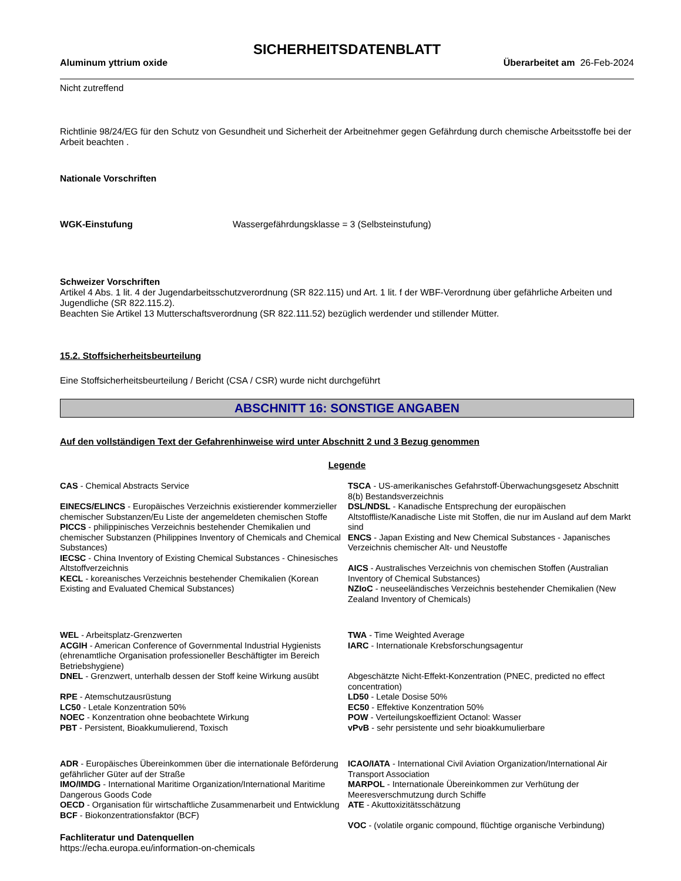SICHERHEITSDATENBLATT
Aluminum yttrium oxide Überarbeitet am 26-Feb-2024
Nicht zutreffend
Richtlinie 98/24/EG für den Schutz von Gesundheit und Sicherheit der Arbeitnehmer gegen Gefährdung durch chemische Arbeitsstoffe bei der Arbeit beachten .
Nationale Vorschriften
WGK-Einstufung Wassergefährdungsklasse = 3 (Selbsteinstufung)
Schweizer Vorschriften
Artikel 4 Abs. 1 lit. 4 der Jugendarbeitsschutzverordnung (SR 822.115) und Art. 1 lit. f der WBF-Verordnung über gefährliche Arbeiten und Jugendliche (SR 822.115.2).
Beachten Sie Artikel 13 Mutterschaftsverordnung (SR 822.111.52) bezüglich werdender und stillender Mütter.
15.2. Stoffsicherheitsbeurteilung
Eine Stoffsicherheitsbeurteilung / Bericht (CSA / CSR) wurde nicht durchgeführt
ABSCHNITT 16: SONSTIGE ANGABEN
Auf den vollständigen Text der Gefahrenhinweise wird unter Abschnitt 2 und 3 Bezug genommen
Legende
CAS - Chemical Abstracts Service
EINECS/ELINCS - Europäisches Verzeichnis existierender kommerzieller chemischer Substanzen/Eu Liste der angemeldeten chemischen Stoffe
PICCS - philippinisches Verzeichnis bestehender Chemikalien und chemischer Substanzen (Philippines Inventory of Chemicals and Chemical Substances)
IECSC - China Inventory of Existing Chemical Substances - Chinesisches Altstoffverzeichnis
KECL - koreanisches Verzeichnis bestehender Chemikalien (Korean Existing and Evaluated Chemical Substances)
TSCA - US-amerikanisches Gefahrstoff-Überwachungsgesetz Abschnitt 8(b) Bestandsverzeichnis
DSL/NDSL - Kanadische Entsprechung der europäischen Altstoffliste/Kanadische Liste mit Stoffen, die nur im Ausland auf dem Markt sind
ENCS - Japan Existing and New Chemical Substances - Japanisches Verzeichnis chemischer Alt- und Neustoffe
AICS - Australisches Verzeichnis von chemischen Stoffen (Australian Inventory of Chemical Substances)
NZIoC - neuseeländisches Verzeichnis bestehender Chemikalien (New Zealand Inventory of Chemicals)
WEL - Arbeitsplatz-Grenzwerten
ACGIH - American Conference of Governmental Industrial Hygienists (ehrenamtliche Organisation professioneller Beschäftigter im Bereich Betriebshygiene)
DNEL - Grenzwert, unterhalb dessen der Stoff keine Wirkung ausübt
RPE - Atemschutzausrüstung
LC50 - Letale Konzentration 50%
NOEC - Konzentration ohne beobachtete Wirkung
PBT - Persistent, Bioakkumulierend, Toxisch
TWA - Time Weighted Average
IARC - Internationale Krebsforschungsagentur
Abgeschätzte Nicht-Effekt-Konzentration (PNEC, predicted no effect concentration)
LD50 - Letale Dosise 50%
EC50 - Effektive Konzentration 50%
POW - Verteilungskoeffizient Octanol: Wasser
vPvB - sehr persistente und sehr bioakkumulierbare
ADR - Europäisches Übereinkommen über die internationale Beförderung gefährlicher Güter auf der Straße
IMO/IMDG - International Maritime Organization/International Maritime Dangerous Goods Code
OECD - Organisation für wirtschaftliche Zusammenarbeit und Entwicklung
BCF - Biokonzentrationsfaktor (BCF)
ICAO/IATA - International Civil Aviation Organization/International Air Transport Association
MARPOL - Internationale Übereinkommen zur Verhütung der Meeresverschmutzung durch Schiffe
ATE - Akuttoxizitätsschätzung
VOC - (volatile organic compound, flüchtige organische Verbindung)
Fachliteratur und Datenquellen
https://echa.europa.eu/information-on-chemicals